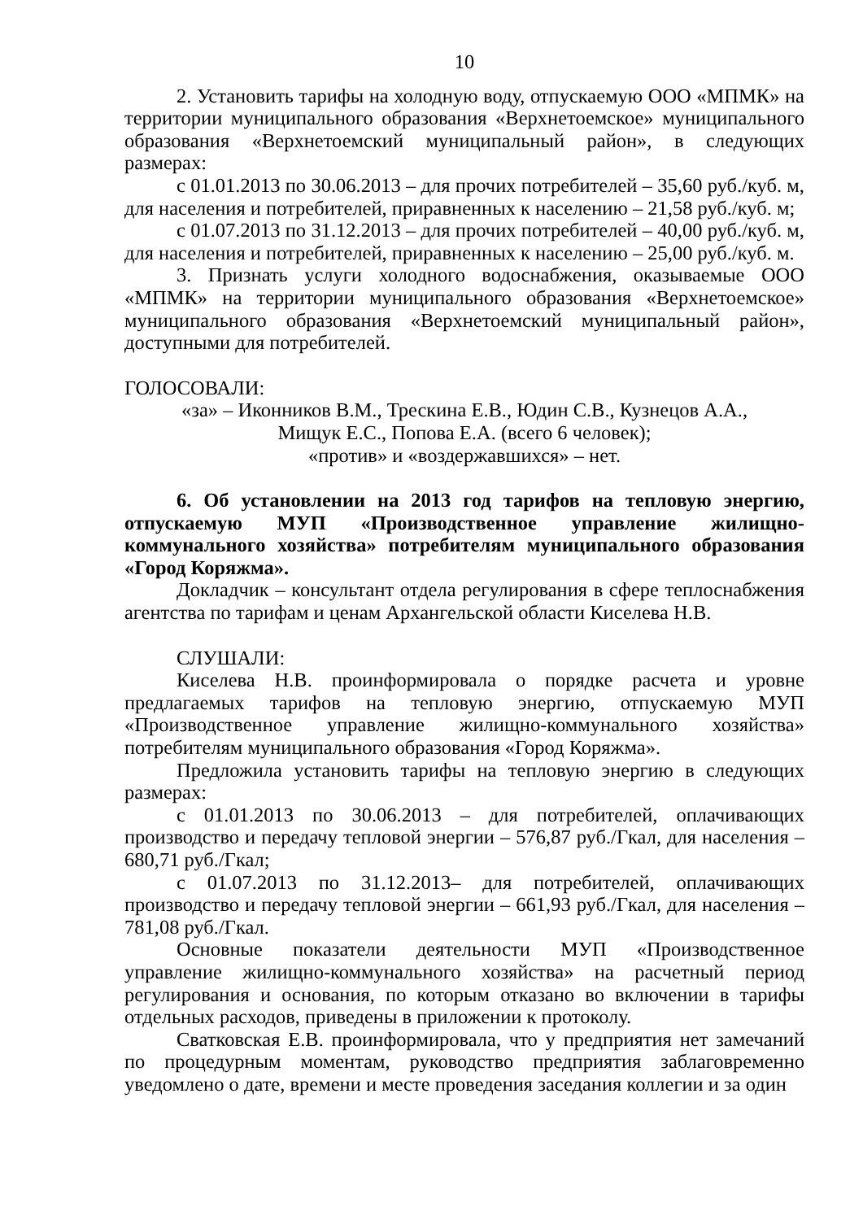10
2. Установить тарифы на холодную воду, отпускаемую ООО «МПМК» на территории муниципального образования «Верхнетоемское» муниципального образования «Верхнетоемский муниципальный район», в следующих размерах:
с 01.01.2013 по 30.06.2013 – для прочих потребителей – 35,60 руб./куб. м, для населения и потребителей, приравненных к населению – 21,58 руб./куб. м;
с 01.07.2013 по 31.12.2013 – для прочих потребителей – 40,00 руб./куб. м, для населения и потребителей, приравненных к населению – 25,00 руб./куб. м.
3. Признать услуги холодного водоснабжения, оказываемые ООО «МПМК» на территории муниципального образования «Верхнетоемское» муниципального образования «Верхнетоемский муниципальный район», доступными для потребителей.
ГОЛОСОВАЛИ:
«за» – Иконников В.М., Трескина Е.В., Юдин С.В., Кузнецов А.А.,
Мищук Е.С., Попова Е.А. (всего 6 человек);
«против» и «воздержавшихся» – нет.
6. Об установлении на 2013 год тарифов на тепловую энергию, отпускаемую МУП «Производственное управление жилищно-коммунального хозяйства» потребителям муниципального образования «Город Коряжма».
Докладчик – консультант отдела регулирования в сфере теплоснабжения агентства по тарифам и ценам Архангельской области Киселева Н.В.
СЛУШАЛИ:
Киселева Н.В. проинформировала о порядке расчета и уровне предлагаемых тарифов на тепловую энергию, отпускаемую МУП «Производственное управление жилищно-коммунального хозяйства» потребителям муниципального образования «Город Коряжма».
Предложила установить тарифы на тепловую энергию в следующих размерах:
с 01.01.2013 по 30.06.2013 – для потребителей, оплачивающих производство и передачу тепловой энергии – 576,87 руб./Гкал, для населения – 680,71 руб./Гкал;
с 01.07.2013 по 31.12.2013– для потребителей, оплачивающих производство и передачу тепловой энергии – 661,93 руб./Гкал, для населения – 781,08 руб./Гкал.
Основные показатели деятельности МУП «Производственное управление жилищно-коммунального хозяйства» на расчетный период регулирования и основания, по которым отказано во включении в тарифы отдельных расходов, приведены в приложении к протоколу.
Сватковская Е.В. проинформировала, что у предприятия нет замечаний по процедурным моментам, руководство предприятия заблаговременно уведомлено о дате, времени и месте проведения заседания коллегии и за один